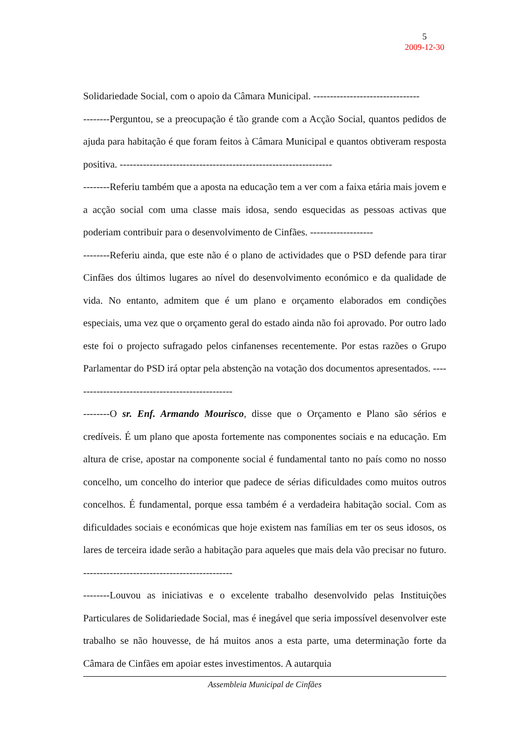5
2009-12-30
Solidariedade Social, com o apoio da Câmara Municipal. --------------------------------
--------Perguntou, se a preocupação é tão grande com a Acção Social, quantos pedidos de ajuda para habitação é que foram feitos à Câmara Municipal e quantos obtiveram resposta positiva. ----------------------------------------------------------------
--------Referiu também que a aposta na educação tem a ver com a faixa etária mais jovem e a acção social com uma classe mais idosa, sendo esquecidas as pessoas activas que poderiam contribuir para o desenvolvimento de Cinfães. -------------------
--------Referiu ainda, que este não é o plano de actividades que o PSD defende para tirar Cinfães dos últimos lugares ao nível do desenvolvimento económico e da qualidade de vida. No entanto, admitem que é um plano e orçamento elaborados em condições especiais, uma vez que o orçamento geral do estado ainda não foi aprovado. Por outro lado este foi o projecto sufragado pelos cinfanenses recentemente. Por estas razões o Grupo Parlamentar do PSD irá optar pela abstenção na votação dos documentos apresentados. -------------------------------------------------
--------O sr. Enf. Armando Mourisco, disse que o Orçamento e Plano são sérios e credíveis. É um plano que aposta fortemente nas componentes sociais e na educação. Em altura de crise, apostar na componente social é fundamental tanto no país como no nosso concelho, um concelho do interior que padece de sérias dificuldades como muitos outros concelhos. É fundamental, porque essa também é a verdadeira habitação social. Com as dificuldades sociais e económicas que hoje existem nas famílias em ter os seus idosos, os lares de terceira idade serão a habitação para aqueles que mais dela vão precisar no futuro. ---------------------------------------------
--------Louvou as iniciativas e o excelente trabalho desenvolvido pelas Instituições Particulares de Solidariedade Social, mas é inegável que seria impossível desenvolver este trabalho se não houvesse, de há muitos anos a esta parte, uma determinação forte da Câmara de Cinfães em apoiar estes investimentos. A autarquia
Assembleia Municipal de Cinfães